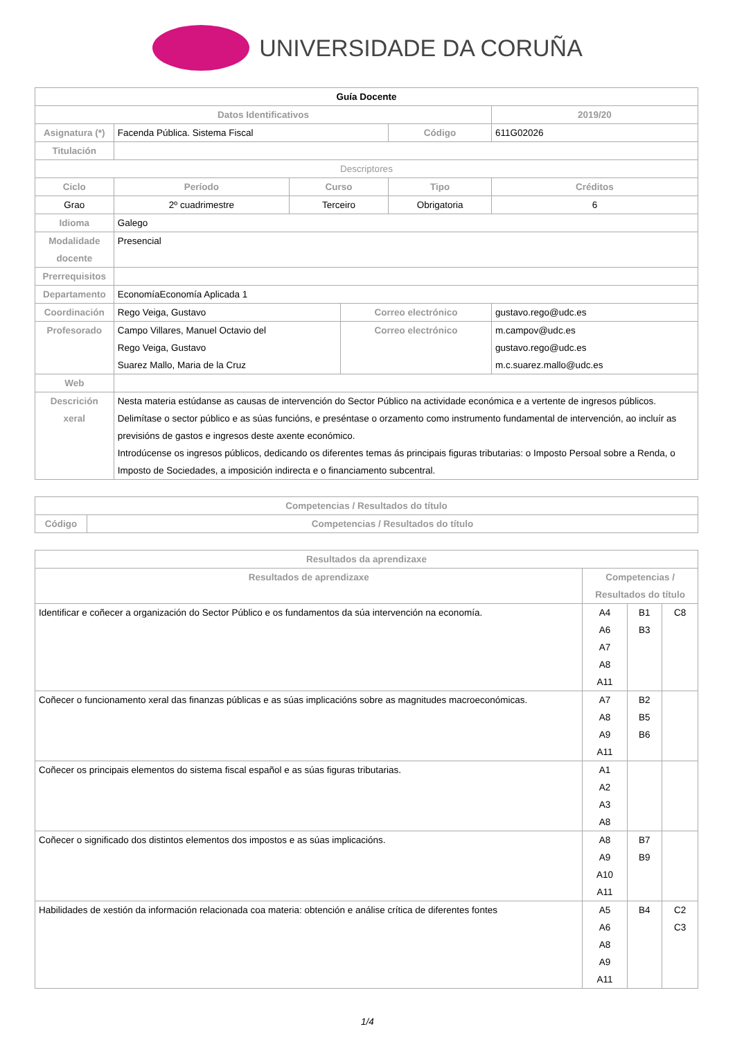UNIVERSIDADE DA CORUÑA
| Guía Docente | | | | | | |
| Datos Identificativos | | | | | 2019/20 | |
| Asignatura (*) | Facenda Pública. Sistema Fiscal | | | Código | 611G02026 | |
| Titulación | | | | | | |
| Descriptores | | | | | | |
| Ciclo | Período | Curso | | Tipo | | Créditos |
| Grao | 2º cuadrimestre | Terceiro | | Obrigatoria | | 6 |
| Idioma | Galego | | | | | |
| Modalidade docente | Presencial | | | | | |
| Prerrequisitos | | | | | | |
| Departamento | EconomíaEconomía Aplicada 1 | | | | | |
| Coordinación | Rego Veiga, Gustavo | | Correo electrónico | | gustavo.rego@udc.es | |
| Profesorado | Campo Villares, Manuel Octavio del Rego Veiga, Gustavo Suarez Mallo, Maria de la Cruz | | Correo electrónico | | m.campov@udc.es gustavo.rego@udc.es m.c.suarez.mallo@udc.es | |
| Web | | | | | | |
| Descrición xeral | Nesta materia estúdanse as causas de intervención do Sector Público na actividade económica e a vertente de ingresos públicos. Delimítase o sector público e as súas funcións, e preséntase o orzamento como instrumento fundamental de intervención, ao incluír as previsións de gastos e ingresos deste axente económico. Introdúcense os ingresos públicos, dedicando os diferentes temas ás principais figuras tributarias: o Imposto Persoal sobre a Renda, o Imposto de Sociedades, a imposición indirecta e o financiamento subcentral. | | | | | |
| Competencias / Resultados do título | |
| --- | --- |
| Código | Competencias / Resultados do título |
| Resultados da aprendizaxe | | | |
| --- | --- | --- | --- |
| Resultados de aprendizaxe | Competencias / Resultados do título | | |
| Identificar e coñecer a organización do Sector Público e os fundamentos da súa intervención na economía. | A4 A6 A7 A8 A11 | B1 B3 | C8 |
| Coñecer o funcionamento xeral das finanzas públicas e as súas implicacións sobre as magnitudes macroeconómicas. | A7 A8 A9 A11 | B2 B5 B6 | |
| Coñecer os principais elementos do sistema fiscal español e as súas figuras tributarias. | A1 A2 A3 A8 | | |
| Coñecer o significado dos distintos elementos dos impostos e as súas implicacións. | A8 A9 A10 A11 | B7 B9 | |
| Habilidades de xestión da información relacionada coa materia: obtención e análise crítica de diferentes fontes | A5 A6 A8 A9 A11 | B4 | C2 C3 |
1/4